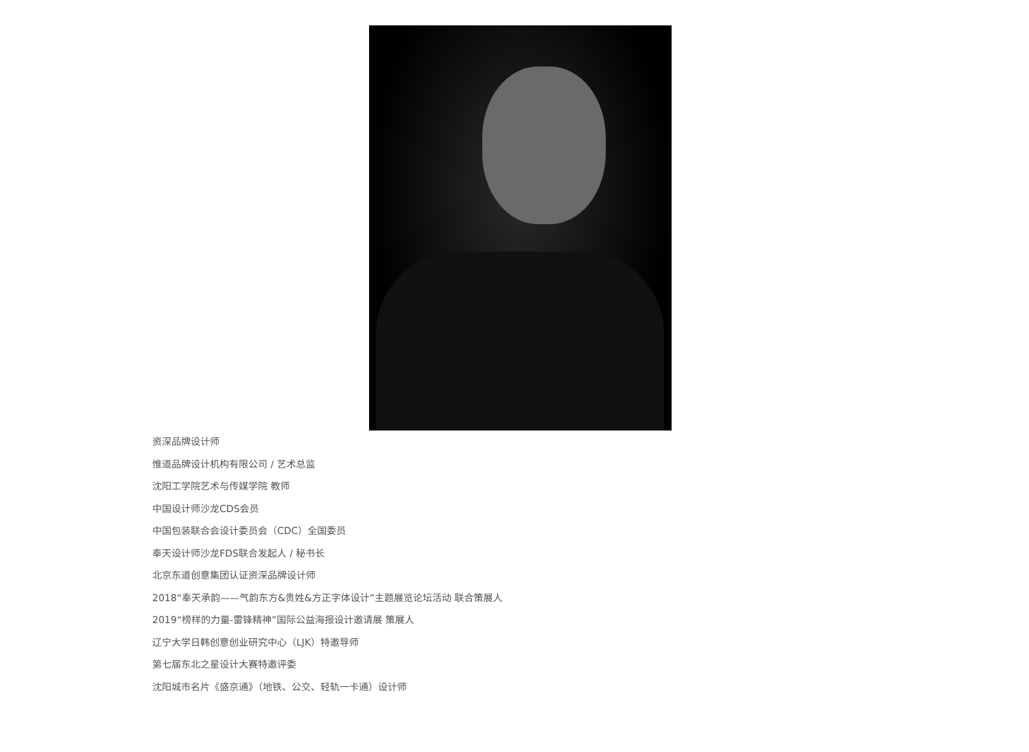资深品牌设计师
惟道品牌设计机构有限公司 / 艺术总监
沈阳工学院艺术与传媒学院 教师
中国设计师沙龙CDS会员
中国包装联合会设计委员会（CDC）全国委员
奉天设计师沙龙FDS联合发起人 / 秘书长
北京东道创意集团认证资深品牌设计师
2018“奉天承韵——气韵东方&贵姓&方正字体设计”主题展览论坛活动 联合策展人
2019“榜样的力量-雷锋精神”国际公益海报设计邀请展 策展人
辽宁大学日韩创意创业研究中心（LJK）特邀导师
第七届东北之星设计大赛特邀评委
沈阳城市名片《盛京通》（地铁、公交、轻轨一卡通）设计师